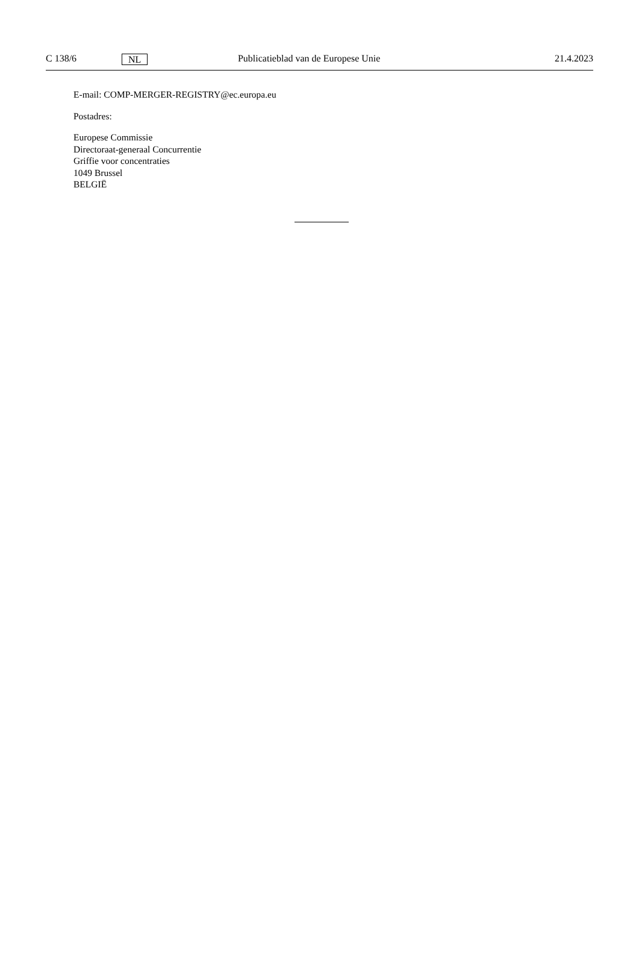C 138/6 NL Publicatieblad van de Europese Unie 21.4.2023
E-mail: COMP-MERGER-REGISTRY@ec.europa.eu
Postadres:
Europese Commissie
Directoraat-generaal Concurrentie
Griffie voor concentraties
1049 Brussel
BELGIË